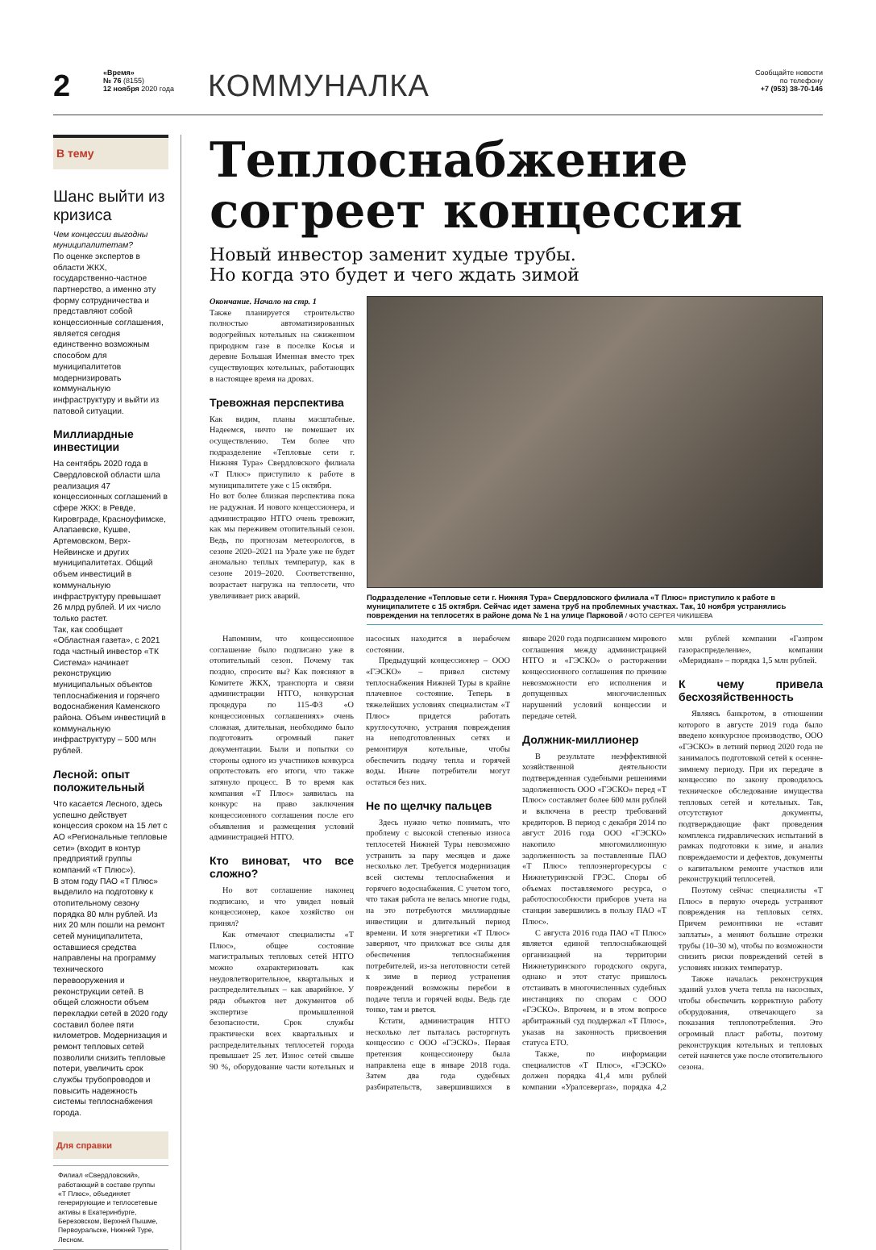2
«Время»
№ 76 (8155)
12 ноября 2020 года
КОММУНАЛКА
Сообщайте новости
по телефону
+7 (953) 38-70-146
В тему
Шанс выйти из кризиса
Чем концессии выгодны муниципалитетам?
По оценке экспертов в области ЖКХ, государственно-частное партнерство, а именно эту форму сотрудничества и представляют собой концессионные соглашения, является сегодня единственно возможным способом для муниципалитетов модернизировать коммунальную инфраструктуру и выйти из патовой ситуации.
Миллиардные инвестиции
На сентябрь 2020 года в Свердловской области шла реализация 47 концессионных соглашений в сфере ЖКХ: в Ревде, Кировграде, Красноуфимске, Алапаевске, Кушве, Артемовском, Верх-Нейвинске и других муниципалитетах. Общий объем инвестиций в коммунальную инфраструктуру превышает 26 млрд рублей. И их число только растет.
Так, как сообщает «Областная газета», с 2021 года частный инвестор «ТК Система» начинает реконструкцию муниципальных объектов теплоснабжения и горячего водоснабжения Каменского района. Объем инвестиций в коммунальную инфраструктуру – 500 млн рублей.
Лесной: опыт положительный
Что касается Лесного, здесь успешно действует концессия сроком на 15 лет с АО «Региональные тепловые сети» (входит в контур предприятий группы компаний «Т Плюс»).
В этом году ПАО «Т Плюс» выделило на подготовку к отопительному сезону порядка 80 млн рублей. Из них 20 млн пошли на ремонт сетей муниципалитета, оставшиеся средства направлены на программу технического перевооружения и реконструкции сетей. В общей сложности объем перекладки сетей в 2020 году составил более пяти километров. Модернизация и ремонт тепловых сетей позволили снизить тепловые потери, увеличить срок службы трубопроводов и повысить надежность системы теплоснабжения города.
Для справки
Филиал «Свердловский», работающий в составе группы «Т Плюс», объединяет генерирующие и теплосетевые активы в Екатеринбурге, Березовском, Верхней Пышме, Первоуральске, Нижней Туре, Лесном.
Теплоснабжение согреет концессия
Новый инвестор заменит худые трубы.
Но когда это будет и чего ждать зимой
Окончание. Начало на стр. 1
Также планируется строительство полностью автоматизированных водогрейных котельных на сжиженном природном газе в поселке Косья и деревне Большая Именная вместо трех существующих котельных, работающих в настоящее время на дровах.
Тревожная перспектива
Как видим, планы масштабные. Надеемся, ничто не помешает их осуществлению. Тем более что подразделение «Тепловые сети г. Нижняя Тура» Свердловского филиала «Т Плюс» приступило к работе в муниципалитете уже с 15 октября.
Но вот более близкая перспектива пока не радужная. И нового концессионера, и администрацию НТГО очень тревожит, как мы переживем отопительный сезон. Ведь, по прогнозам метеорологов, в сезоне 2020–2021 на Урале уже не будет аномально теплых температур, как в сезоне 2019–2020. Соответственно, возрастает нагрузка на теплосети, что увеличивает риск аварий.
Подразделение «Тепловые сети г. Нижняя Тура» Свердловского филиала «Т Плюс» приступило к работе в муниципалитете с 15 октября. Сейчас идет замена труб на проблемных участках. Так, 10 ноября устранялись повреждения на теплосетях в районе дома № 1 на улице Парковой / ФОТО СЕРГЕЯ ЧИКИШЕВА
Напомним, что концессионное соглашение было подписано уже в отопительный сезон. Почему так поздно, спросите вы? Как поясняют в Комитете ЖКХ, транспорта и связи администрации НТГО, конкурсная процедура по 115-ФЗ «О концессионных соглашениях» очень сложная, длительная, необходимо было подготовить огромный пакет документации. Были и попытки со стороны одного из участников конкурса опротестовать его итоги, что также затянуло процесс. В то время как компания «Т Плюс» заявилась на конкурс на право заключения концессионного соглашения после его объявления и размещения условий администрацией НТГО.
Кто виноват, что все сложно?
Но вот соглашение наконец подписано, и что увидел новый концессионер, какое хозяйство он принял?
Как отмечают специалисты «Т Плюс», общее состояние магистральных тепловых сетей НТГО можно охарактеризовать как неудовлетворительное, квартальных и распределительных – как аварийное. У ряда объектов нет документов об экспертизе промышленной безопасности. Срок службы практически всех квартальных и распределительных теплосетей города превышает 25 лет. Износ сетей свыше 90 %, оборудование части котельных и насосных находится в нерабочем состоянии.
Предыдущий концессионер – ООО «ГЭСКО» – привел систему теплоснабжения Нижней Туры в крайне плачевное состояние. Теперь в тяжелейших условиях специалистам «Т Плюс» придется работать круглосуточно, устраняя повреждения на неподготовленных сетях и ремонтируя котельные, чтобы обеспечить подачу тепла и горячей воды. Иначе потребители могут остаться без них.
Не по щелчку пальцев
Здесь нужно четко понимать, что проблему с высокой степенью износа теплосетей Нижней Туры невозможно устранить за пару месяцев и даже несколько лет. Требуется модернизация всей системы теплоснабжения и горячего водоснабжения. С учетом того, что такая работа не велась многие годы, на это потребуются миллиардные инвестиции и длительный период времени. И хотя энергетики «Т Плюс» заверяют, что приложат все силы для обеспечения теплоснабжения потребителей, из-за неготовности сетей к зиме в период устранения повреждений возможны перебои в подаче тепла и горячей воды. Ведь где тонко, там и рвется.
Кстати, администрация НТГО несколько лет пыталась расторгнуть концессию с ООО «ГЭСКО». Первая претензия концессионеру была направлена еще в январе 2018 года. Затем два года судебных разбирательств, завершившихся в январе 2020 года подписанием мирового соглашения между администрацией НТГО и «ГЭСКО» о расторжении концессионного соглашения по причине невозможности его исполнения и допущенных многочисленных нарушений условий концессии и передаче сетей.
Должник-миллионер
В результате неэффективной хозяйственной деятельности подтвержденная судебными решениями задолженность ООО «ГЭСКО» перед «Т Плюс» составляет более 600 млн рублей и включена в реестр требований кредиторов. В период с декабря 2014 по август 2016 года ООО «ГЭСКО» накопило многомиллионную задолженность за поставленные ПАО «Т Плюс» теплоэнергоресурсы с Нижнетуринской ГРЭС. Споры об объемах поставляемого ресурса, о работоспособности приборов учета на станции завершились в пользу ПАО «Т Плюс».
С августа 2016 года ПАО «Т Плюс» является единой теплоснабжающей организацией на территории Нижнетуринского городского округа, однако и этот статус пришлось отстаивать в многочисленных судебных инстанциях по спорам с ООО «ГЭСКО». Впрочем, и в этом вопросе арбитражный суд поддержал «Т Плюс», указав на законность присвоения статуса ЕТО.
Также, по информации специалистов «Т Плюс», «ГЭСКО» должен порядка 41,4 млн рублей компании «Уралсевергаз», порядка 4,2 млн рублей компании «Газпром газораспределение», компании «Меридиан» – порядка 1,5 млн рублей.
К чему привела бесхозяйственность
Являясь банкротом, в отношении которого в августе 2019 года было введено конкурсное производство, ООО «ГЭСКО» в летний период 2020 года не занималось подготовкой сетей к осенне-зимнему периоду. При их передаче в концессию по закону проводилось техническое обследование имущества тепловых сетей и котельных. Так, отсутствуют документы, подтверждающие факт проведения комплекса гидравлических испытаний в рамках подготовки к зиме, и анализ повреждаемости и дефектов, документы о капитальном ремонте участков или реконструкций теплосетей.
Поэтому сейчас специалисты «Т Плюс» в первую очередь устраняют повреждения на тепловых сетях. Причем ремонтники не «ставят заплаты», а меняют большие отрезки трубы (10–30 м), чтобы по возможности снизить риски повреждений сетей в условиях низких температур.
Также началась реконструкция зданий узлов учета тепла на насосных, чтобы обеспечить корректную работу оборудования, отвечающего за показания теплопотребления. Это огромный пласт работы, поэтому реконструкция котельных и тепловых сетей начнется уже после отопительного сезона.